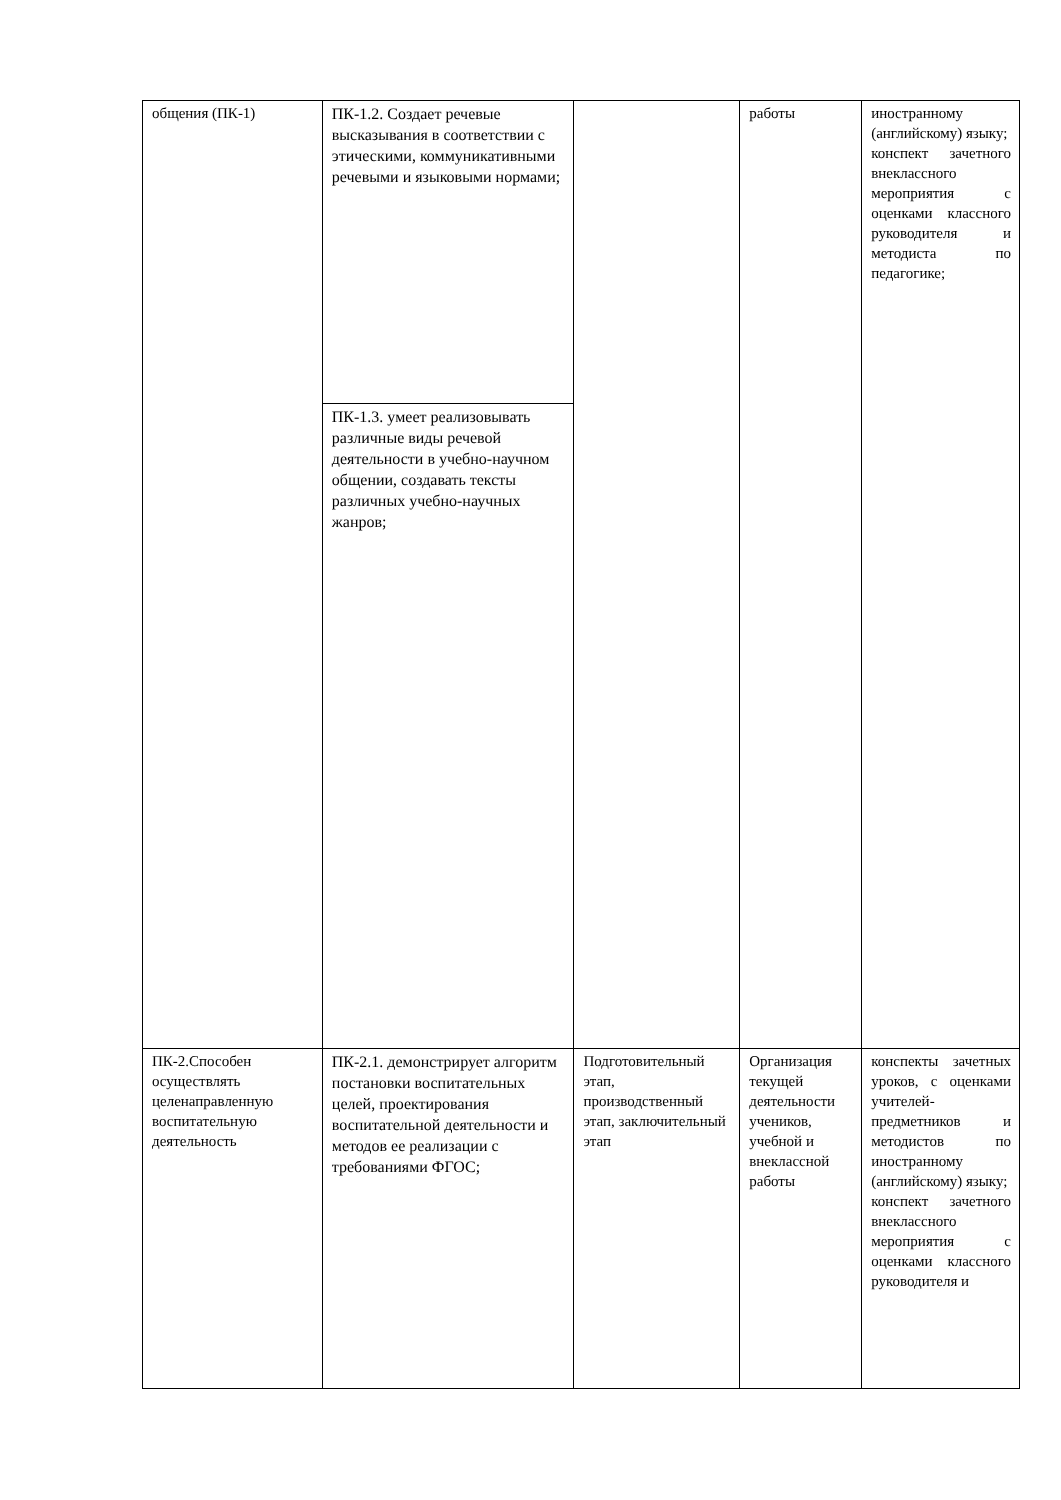| общения (ПК-1) | ПК-1.2. Создает речевые высказывания в соответствии с этическими, коммуникативными речевыми и языковыми нормами; | | работы | иностранному (английскому) языку; конспект зачетного внеклассного мероприятия с оценками классного руководителя и методиста по педагогике; |
| | ПК-1.3. умеет реализовывать различные виды речевой деятельности в учебно-научном общении, создавать тексты различных учебно-научных жанров; | | | |
| ПК-2.Способен осуществлять целенаправленную воспитательную деятельность | ПК-2.1. демонстрирует алгоритм постановки воспитательных целей, проектирования воспитательной деятельности и методов ее реализации с требованиями ФГОС; | Подготовительный этап, производственный этап, заключительный этап | Организация текущей деятельности учеников, учебной и внеклассной работы | конспекты зачетных уроков, с оценками учителей-предметников и методистов по иностранному (английскому) языку; конспект зачетного внеклассного мероприятия с оценками классного руководителя и |